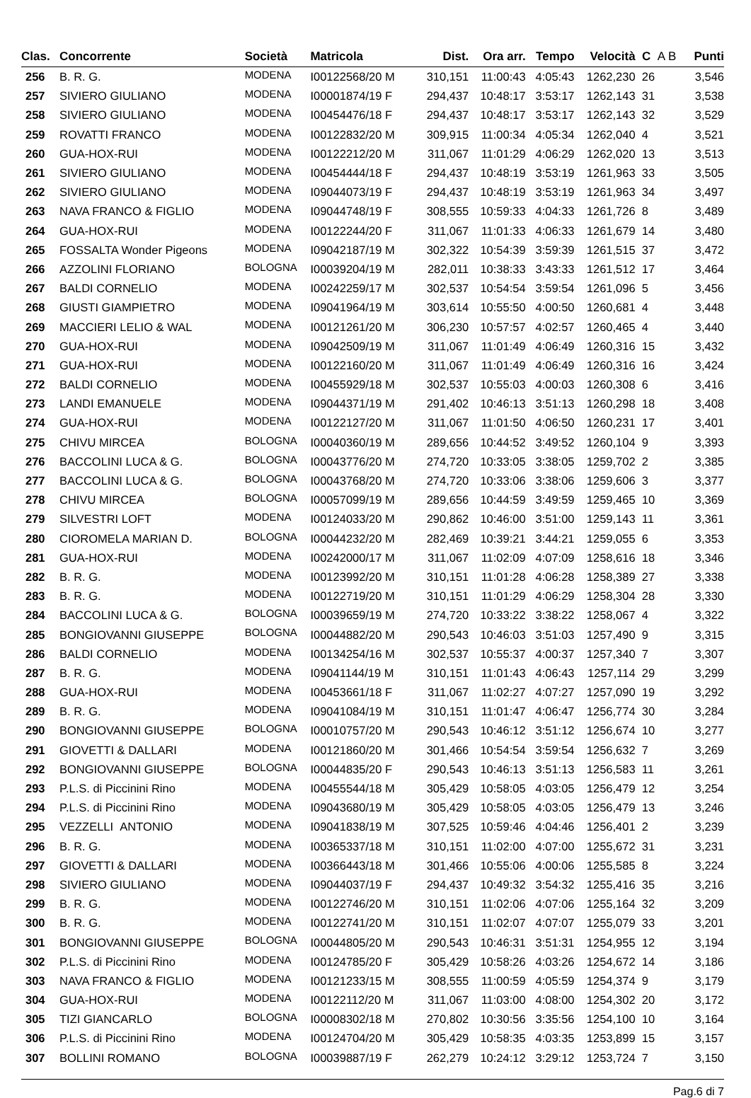| Clas. | Concorrente | Società | Matricola | Dist. | Ora arr. | Tempo | Velocità | C A B | Punti |
| --- | --- | --- | --- | --- | --- | --- | --- | --- | --- |
| 256 | B. R. G. | MODENA | I00122568/20 M | 310,151 | 11:00:43 | 4:05:43 | 1262,230 | 26 | 3,546 |
| 257 | SIVIERO GIULIANO | MODENA | I00001874/19 F | 294,437 | 10:48:17 | 3:53:17 | 1262,143 | 31 | 3,538 |
| 258 | SIVIERO GIULIANO | MODENA | I00454476/18 F | 294,437 | 10:48:17 | 3:53:17 | 1262,143 | 32 | 3,529 |
| 259 | ROVATTI FRANCO | MODENA | I00122832/20 M | 309,915 | 11:00:34 | 4:05:34 | 1262,040 | 4 | 3,521 |
| 260 | GUA-HOX-RUI | MODENA | I00122212/20 M | 311,067 | 11:01:29 | 4:06:29 | 1262,020 | 13 | 3,513 |
| 261 | SIVIERO GIULIANO | MODENA | I00454444/18 F | 294,437 | 10:48:19 | 3:53:19 | 1261,963 | 33 | 3,505 |
| 262 | SIVIERO GIULIANO | MODENA | I09044073/19 F | 294,437 | 10:48:19 | 3:53:19 | 1261,963 | 34 | 3,497 |
| 263 | NAVA FRANCO & FIGLIO | MODENA | I09044748/19 F | 308,555 | 10:59:33 | 4:04:33 | 1261,726 | 8 | 3,489 |
| 264 | GUA-HOX-RUI | MODENA | I00122244/20 F | 311,067 | 11:01:33 | 4:06:33 | 1261,679 | 14 | 3,480 |
| 265 | FOSSALTA Wonder Pigeons | MODENA | I09042187/19 M | 302,322 | 10:54:39 | 3:59:39 | 1261,515 | 37 | 3,472 |
| 266 | AZZOLINI FLORIANO | BOLOGNA | I00039204/19 M | 282,011 | 10:38:33 | 3:43:33 | 1261,512 | 17 | 3,464 |
| 267 | BALDI CORNELIO | MODENA | I00242259/17 M | 302,537 | 10:54:54 | 3:59:54 | 1261,096 | 5 | 3,456 |
| 268 | GIUSTI GIAMPIETRO | MODENA | I09041964/19 M | 303,614 | 10:55:50 | 4:00:50 | 1260,681 | 4 | 3,448 |
| 269 | MACCIERI LELIO & WAL | MODENA | I00121261/20 M | 306,230 | 10:57:57 | 4:02:57 | 1260,465 | 4 | 3,440 |
| 270 | GUA-HOX-RUI | MODENA | I09042509/19 M | 311,067 | 11:01:49 | 4:06:49 | 1260,316 | 15 | 3,432 |
| 271 | GUA-HOX-RUI | MODENA | I00122160/20 M | 311,067 | 11:01:49 | 4:06:49 | 1260,316 | 16 | 3,424 |
| 272 | BALDI CORNELIO | MODENA | I00455929/18 M | 302,537 | 10:55:03 | 4:00:03 | 1260,308 | 6 | 3,416 |
| 273 | LANDI EMANUELE | MODENA | I09044371/19 M | 291,402 | 10:46:13 | 3:51:13 | 1260,298 | 18 | 3,408 |
| 274 | GUA-HOX-RUI | MODENA | I00122127/20 M | 311,067 | 11:01:50 | 4:06:50 | 1260,231 | 17 | 3,401 |
| 275 | CHIVU MIRCEA | BOLOGNA | I00040360/19 M | 289,656 | 10:44:52 | 3:49:52 | 1260,104 | 9 | 3,393 |
| 276 | BACCOLINI LUCA & G. | BOLOGNA | I00043776/20 M | 274,720 | 10:33:05 | 3:38:05 | 1259,702 | 2 | 3,385 |
| 277 | BACCOLINI LUCA & G. | BOLOGNA | I00043768/20 M | 274,720 | 10:33:06 | 3:38:06 | 1259,606 | 3 | 3,377 |
| 278 | CHIVU MIRCEA | BOLOGNA | I00057099/19 M | 289,656 | 10:44:59 | 3:49:59 | 1259,465 | 10 | 3,369 |
| 279 | SILVESTRI LOFT | MODENA | I00124033/20 M | 290,862 | 10:46:00 | 3:51:00 | 1259,143 | 11 | 3,361 |
| 280 | CIOROMELA MARIAN D. | BOLOGNA | I00044232/20 M | 282,469 | 10:39:21 | 3:44:21 | 1259,055 | 6 | 3,353 |
| 281 | GUA-HOX-RUI | MODENA | I00242000/17 M | 311,067 | 11:02:09 | 4:07:09 | 1258,616 | 18 | 3,346 |
| 282 | B. R. G. | MODENA | I00123992/20 M | 310,151 | 11:01:28 | 4:06:28 | 1258,389 | 27 | 3,338 |
| 283 | B. R. G. | MODENA | I00122719/20 M | 310,151 | 11:01:29 | 4:06:29 | 1258,304 | 28 | 3,330 |
| 284 | BACCOLINI LUCA & G. | BOLOGNA | I00039659/19 M | 274,720 | 10:33:22 | 3:38:22 | 1258,067 | 4 | 3,322 |
| 285 | BONGIOVANNI GIUSEPPE | BOLOGNA | I00044882/20 M | 290,543 | 10:46:03 | 3:51:03 | 1257,490 | 9 | 3,315 |
| 286 | BALDI CORNELIO | MODENA | I00134254/16 M | 302,537 | 10:55:37 | 4:00:37 | 1257,340 | 7 | 3,307 |
| 287 | B. R. G. | MODENA | I09041144/19 M | 310,151 | 11:01:43 | 4:06:43 | 1257,114 | 29 | 3,299 |
| 288 | GUA-HOX-RUI | MODENA | I00453661/18 F | 311,067 | 11:02:27 | 4:07:27 | 1257,090 | 19 | 3,292 |
| 289 | B. R. G. | MODENA | I09041084/19 M | 310,151 | 11:01:47 | 4:06:47 | 1256,774 | 30 | 3,284 |
| 290 | BONGIOVANNI GIUSEPPE | BOLOGNA | I00010757/20 M | 290,543 | 10:46:12 | 3:51:12 | 1256,674 | 10 | 3,277 |
| 291 | GIOVETTI & DALLARI | MODENA | I00121860/20 M | 301,466 | 10:54:54 | 3:59:54 | 1256,632 | 7 | 3,269 |
| 292 | BONGIOVANNI GIUSEPPE | BOLOGNA | I00044835/20 F | 290,543 | 10:46:13 | 3:51:13 | 1256,583 | 11 | 3,261 |
| 293 | P.L.S. di Piccinini Rino | MODENA | I00455544/18 M | 305,429 | 10:58:05 | 4:03:05 | 1256,479 | 12 | 3,254 |
| 294 | P.L.S. di Piccinini Rino | MODENA | I09043680/19 M | 305,429 | 10:58:05 | 4:03:05 | 1256,479 | 13 | 3,246 |
| 295 | VEZZELLI ANTONIO | MODENA | I09041838/19 M | 307,525 | 10:59:46 | 4:04:46 | 1256,401 | 2 | 3,239 |
| 296 | B. R. G. | MODENA | I00365337/18 M | 310,151 | 11:02:00 | 4:07:00 | 1255,672 | 31 | 3,231 |
| 297 | GIOVETTI & DALLARI | MODENA | I00366443/18 M | 301,466 | 10:55:06 | 4:00:06 | 1255,585 | 8 | 3,224 |
| 298 | SIVIERO GIULIANO | MODENA | I09044037/19 F | 294,437 | 10:49:32 | 3:54:32 | 1255,416 | 35 | 3,216 |
| 299 | B. R. G. | MODENA | I00122746/20 M | 310,151 | 11:02:06 | 4:07:06 | 1255,164 | 32 | 3,209 |
| 300 | B. R. G. | MODENA | I00122741/20 M | 310,151 | 11:02:07 | 4:07:07 | 1255,079 | 33 | 3,201 |
| 301 | BONGIOVANNI GIUSEPPE | BOLOGNA | I00044805/20 M | 290,543 | 10:46:31 | 3:51:31 | 1254,955 | 12 | 3,194 |
| 302 | P.L.S. di Piccinini Rino | MODENA | I00124785/20 F | 305,429 | 10:58:26 | 4:03:26 | 1254,672 | 14 | 3,186 |
| 303 | NAVA FRANCO & FIGLIO | MODENA | I00121233/15 M | 308,555 | 11:00:59 | 4:05:59 | 1254,374 | 9 | 3,179 |
| 304 | GUA-HOX-RUI | MODENA | I00122112/20 M | 311,067 | 11:03:00 | 4:08:00 | 1254,302 | 20 | 3,172 |
| 305 | TIZI GIANCARLO | BOLOGNA | I00008302/18 M | 270,802 | 10:30:56 | 3:35:56 | 1254,100 | 10 | 3,164 |
| 306 | P.L.S. di Piccinini Rino | MODENA | I00124704/20 M | 305,429 | 10:58:35 | 4:03:35 | 1253,899 | 15 | 3,157 |
| 307 | BOLLINI ROMANO | BOLOGNA | I00039887/19 F | 262,279 | 10:24:12 | 3:29:12 | 1253,724 | 7 | 3,150 |
Pag.6 di 7